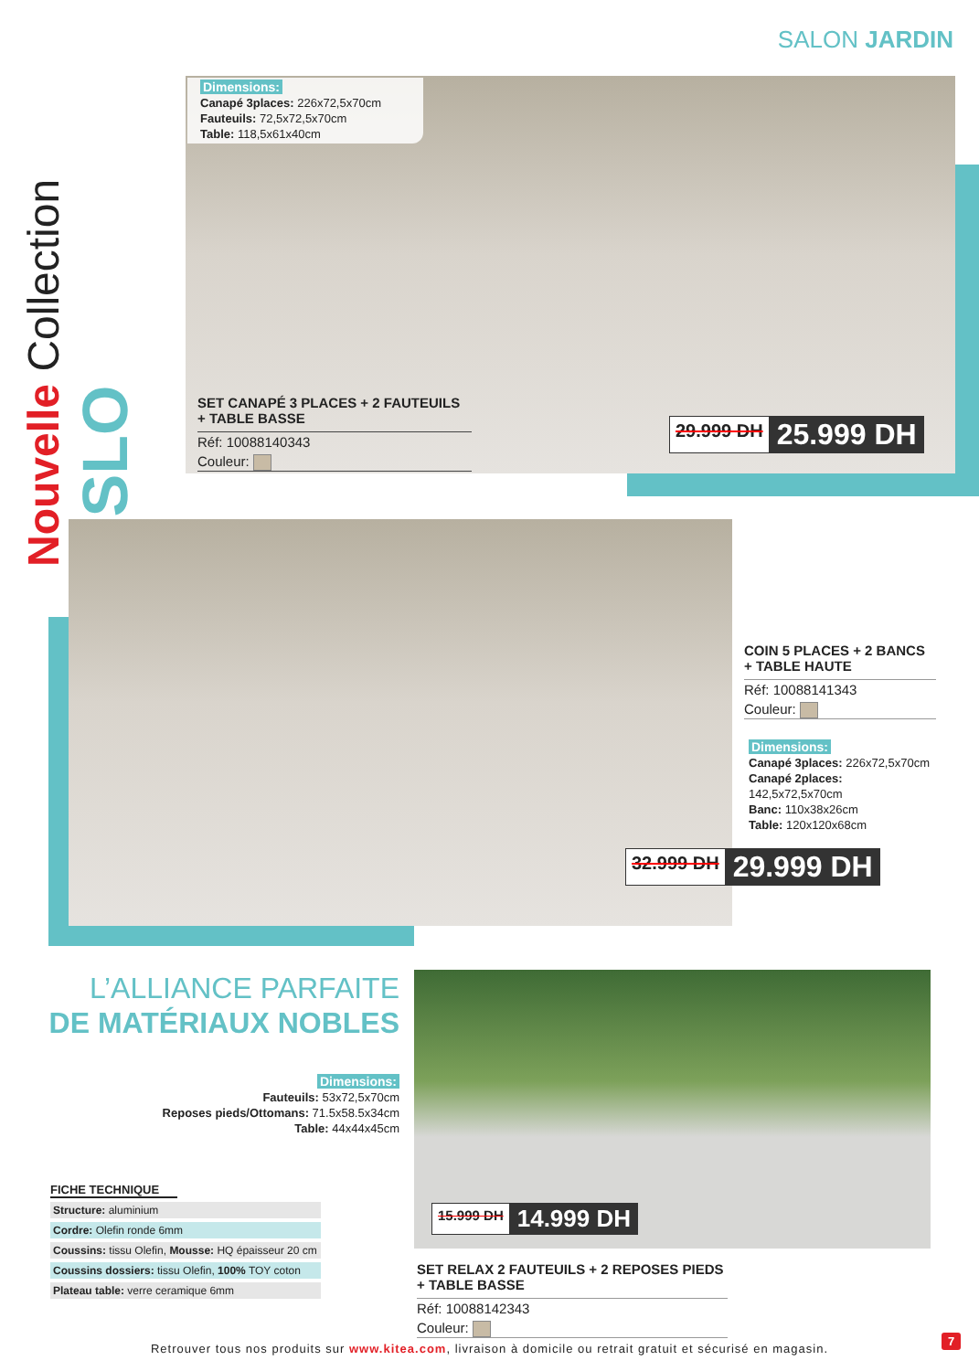SALON JARDIN
Nouvelle Collection
OSLO
Dimensions:
Canapé 3places: 226x72,5x70cm
Fauteuils: 72,5x72,5x70cm
Table: 118,5x61x40cm
SET CANAPÉ 3 PLACES + 2 FAUTEUILS + TABLE BASSE
Réf: 10088140343
Couleur:
29.999 DH 25.999 DH
COIN 5 PLACES + 2 BANCS + TABLE HAUTE
Réf: 10088141343
Couleur:
Dimensions:
Canapé 3places: 226x72,5x70cm
Canapé 2places: 142,5x72,5x70cm
Banc: 110x38x26cm
Table: 120x120x68cm
32.999 DH 29.999 DH
L’ALLIANCE PARFAITE
DE MATÉRIAUX NOBLES
Dimensions:
Fauteuils: 53x72,5x70cm
Reposes pieds/Ottomans: 71.5x58.5x34cm
Table: 44x44x45cm
FICHE TECHNIQUE
| Structure: aluminium |
| Cordre: Olefin ronde 6mm |
| Coussins: tissu Olefin, Mousse: HQ épaisseur 20 cm |
| Coussins dossiers: tissu Olefin, 100% TOY coton |
| Plateau table: verre ceramique 6mm |
15.999 DH 14.999 DH
SET RELAX 2 FAUTEUILS + 2 REPOSES PIEDS + TABLE BASSE
Réf: 10088142343
Couleur:
Retrouver tous nos produits sur www.kitea.com, livraison à domicile ou retrait gratuit et sécurisé en magasin.
7